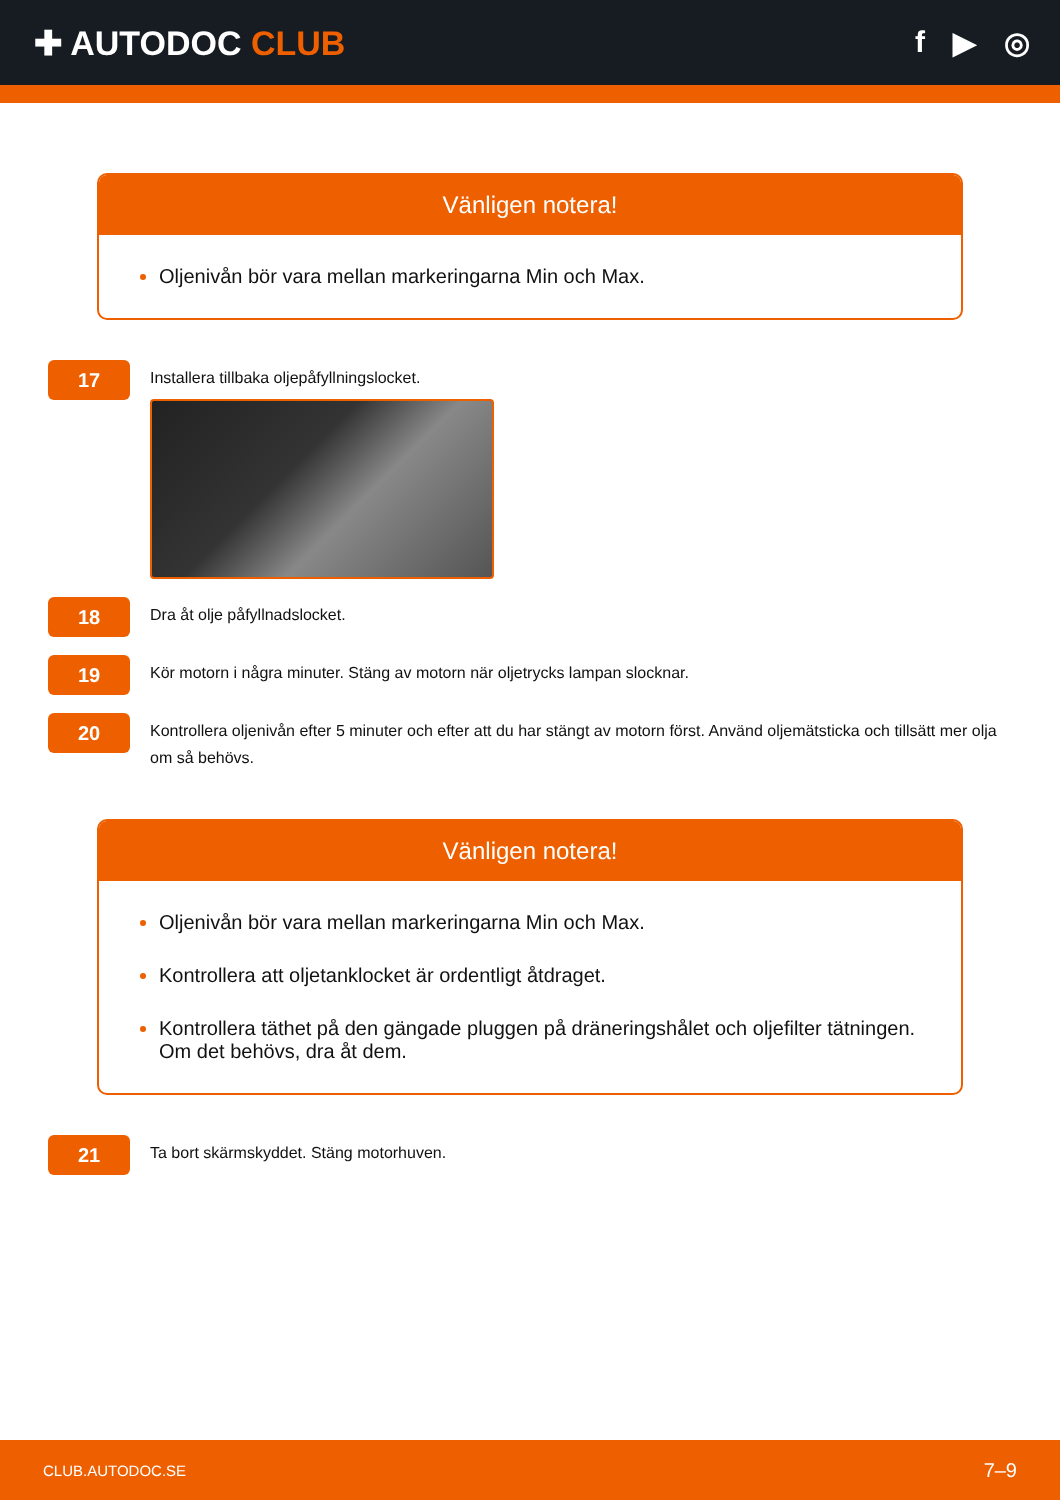✚ AUTODOC CLUB f ▶ ◎
Vänligen notera!
Oljenivån bör vara mellan markeringarna Min och Max.
17
Installera tillbaka oljepåfyllningslocket.
18
Dra åt olje påfyllnadslocket.
19
Kör motorn i några minuter. Stäng av motorn när oljetrycks lampan slocknar.
20
Kontrollera oljenivån efter 5 minuter och efter att du har stängt av motorn först. Använd oljemätsticka och tillsätt mer olja om så behövs.
Vänligen notera!
Oljenivån bör vara mellan markeringarna Min och Max.
Kontrollera att oljetanklocket är ordentligt åtdraget.
Kontrollera täthet på den gängade pluggen på dräneringshålet och oljefilter tätningen. Om det behövs, dra åt dem.
21
Ta bort skärmskyddet. Stäng motorhuven.
CLUB.AUTODOC.SE 7–9